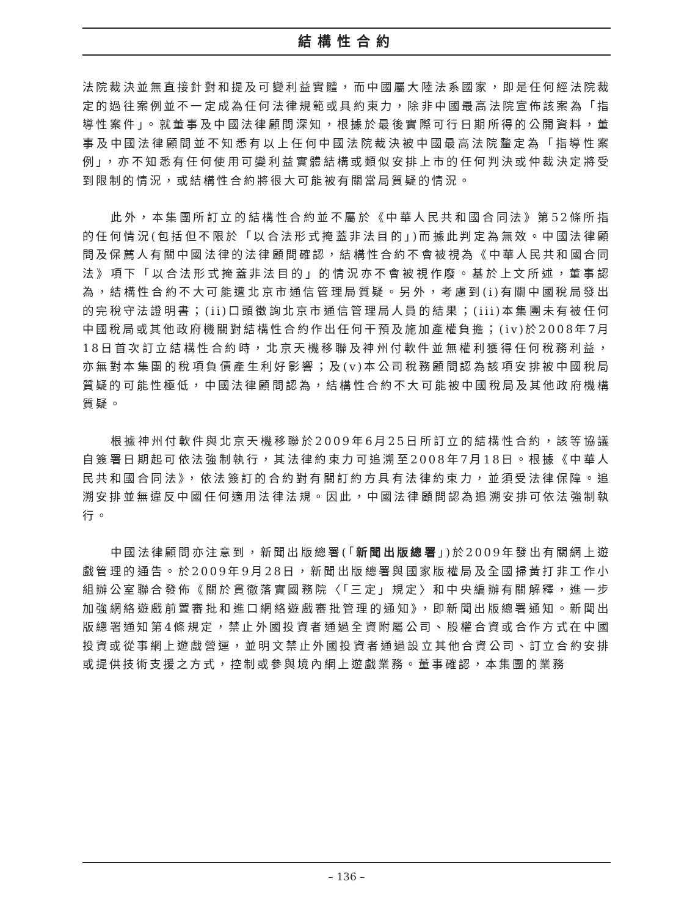結構性合約
法院裁決並無直接針對和提及可變利益實體，而中國屬大陸法系國家，即是任何經法院裁定的過往案例並不一定成為任何法律規範或具約束力，除非中國最高法院宣佈該案為「指導性案件」。就董事及中國法律顧問深知，根據於最後實際可行日期所得的公開資料，董事及中國法律顧問並不知悉有以上任何中國法院裁決被中國最高法院釐定為「指導性案例」，亦不知悉有任何使用可變利益實體結構或類似安排上市的任何判決或仲裁決定將受到限制的情況，或結構性合約將很大可能被有關當局質疑的情況。
此外，本集團所訂立的結構性合約並不屬於《中華人民共和國合同法》第52條所指的任何情況(包括但不限於「以合法形式掩蓋非法目的」)而據此判定為無效。中國法律顧問及保薦人有關中國法律的法律顧問確認，結構性合約不會被視為《中華人民共和國合同法》項下「以合法形式掩蓋非法目的」的情況亦不會被視作廢。基於上文所述，董事認為，結構性合約不大可能遭北京市通信管理局質疑。另外，考慮到(i)有關中國稅局發出的完稅守法證明書；(ii)口頭徵詢北京市通信管理局人員的結果；(iii)本集團未有被任何中國稅局或其他政府機關對結構性合約作出任何干預及施加產權負擔；(iv)於2008年7月18日首次訂立結構性合約時，北京天機移聯及神州付軟件並無權利獲得任何稅務利益，亦無對本集團的稅項負債產生利好影響；及(v)本公司稅務顧問認為該項安排被中國稅局質疑的可能性極低，中國法律顧問認為，結構性合約不大可能被中國稅局及其他政府機構質疑。
根據神州付軟件與北京天機移聯於2009年6月25日所訂立的結構性合約，該等協議自簽署日期起可依法強制執行，其法律約束力可追溯至2008年7月18日。根據《中華人民共和國合同法》，依法簽訂的合約對有關訂約方具有法律約束力，並須受法律保障。追溯安排並無違反中國任何適用法律法規。因此，中國法律顧問認為追溯安排可依法強制執行。
中國法律顧問亦注意到，新聞出版總署(「新聞出版總署」)於2009年發出有關網上遊戲管理的通告。於2009年9月28日，新聞出版總署與國家版權局及全國掃黃打非工作小組辦公室聯合發佈《關於貫徹落實國務院〈「三定」規定〉和中央編辦有關解釋，進一步加強網絡遊戲前置審批和進口網絡遊戲審批管理的通知》，即新聞出版總署通知。新聞出版總署通知第4條規定，禁止外國投資者通過全資附屬公司、股權合資或合作方式在中國投資或從事網上遊戲營運，並明文禁止外國投資者通過設立其他合資公司、訂立合約安排或提供技術支援之方式，控制或參與境內網上遊戲業務。董事確認，本集團的業務
– 136 –